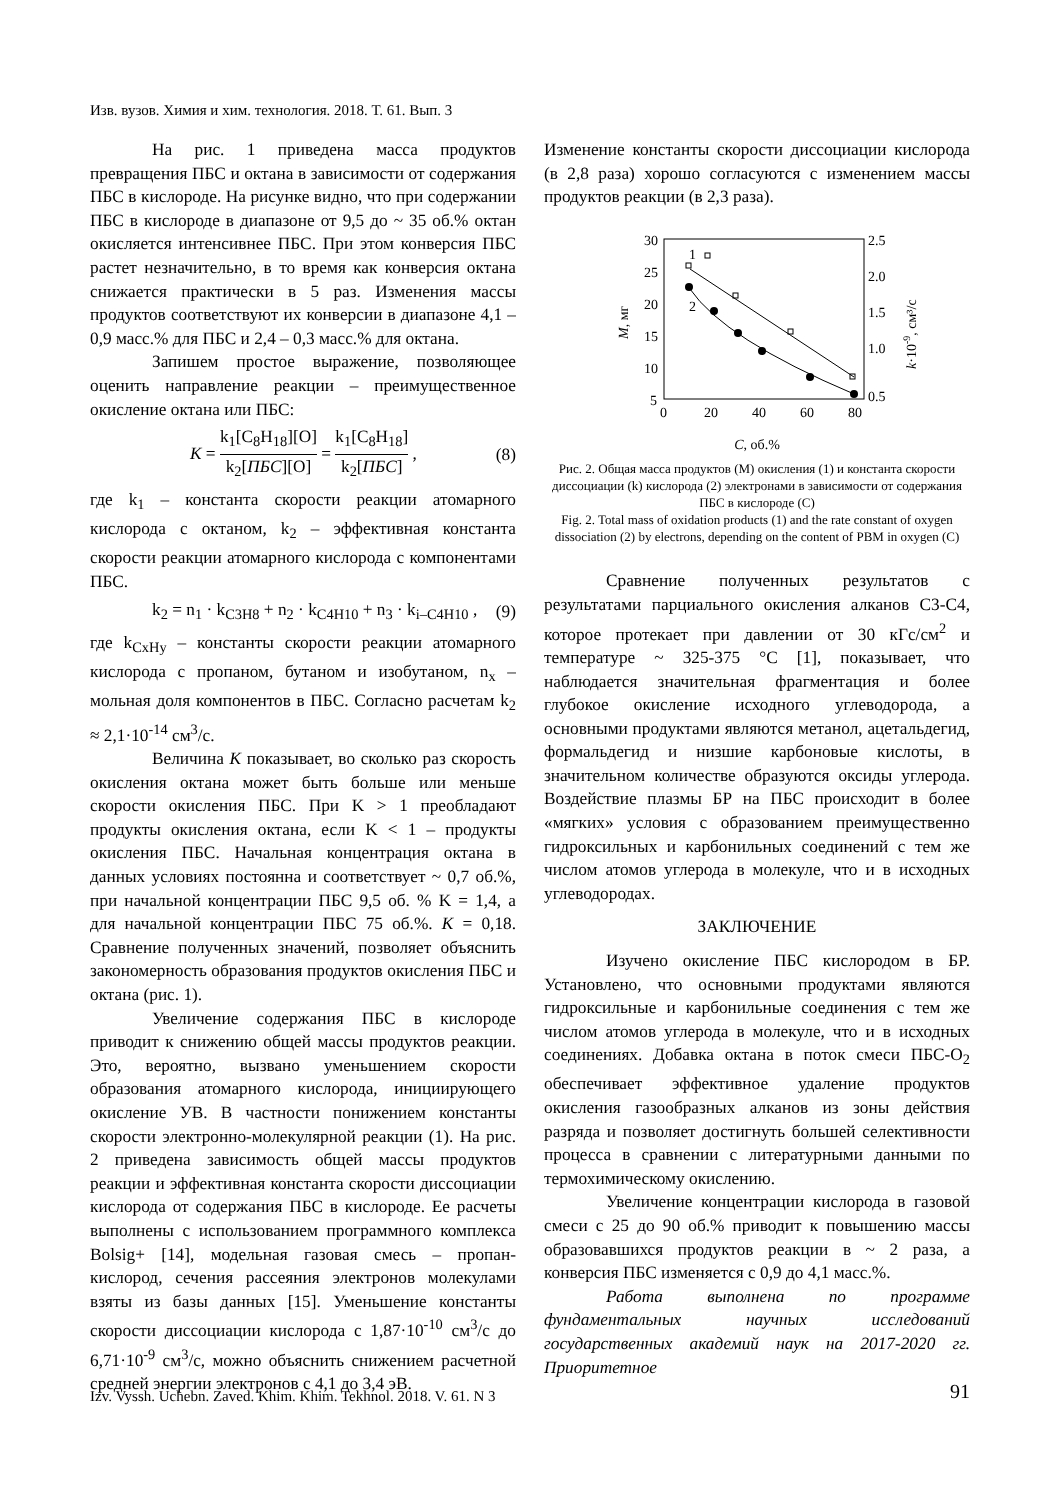Изв. вузов. Химия и хим. технология. 2018. Т. 61. Вып. 3
На рис. 1 приведена масса продуктов превращения ПБС и октана в зависимости от содержания ПБС в кислороде. На рисунке видно, что при содержании ПБС в кислороде в диапазоне от 9,5 до ~ 35 об.% октан окисляется интенсивнее ПБС. При этом конверсия ПБС растет незначительно, в то время как конверсия октана снижается практически в 5 раз. Изменения массы продуктов соответствуют их конверсии в диапазоне 4,1 – 0,9 масс.% для ПБС и 2,4 – 0,3 масс.% для октана.
Запишем простое выражение, позволяющее оценить направление реакции – преимущественное окисление октана или ПБС:
K = k<sub>1</sub>[C<sub>8</sub>H<sub>18</sub>][O] k<sub>2</sub>[ПБС][O] = k<sub>1</sub>[C<sub>8</sub>H<sub>18</sub>] k<sub>2</sub>[ПБС] , (8)
где k<sub>1</sub> – константа скорости реакции атомарного кислорода с октаном, k<sub>2</sub> – эффективная константа скорости реакции атомарного кислорода с компонентами ПБС.
k<sub>2</sub> = n<sub>1</sub> · k<sub>C3H8</sub> + n<sub>2</sub> · k<sub>C4H10</sub> + n<sub>3</sub> · k<sub>i–C4H10</sub> , (9)
где k<sub>CxHy</sub> – константы скорости реакции атомарного кислорода с пропаном, бутаном и изобутаном, n<sub>x</sub> – мольная доля компонентов в ПБС. Согласно расчетам k<sub>2</sub> ≈ 2,1·10<sup>-14</sup> см<sup>3</sup>/с.
Величина K показывает, во сколько раз скорость окисления октана может быть больше или меньше скорости окисления ПБС. При K > 1 преобладают продукты окисления октана, если K < 1 – продукты окисления ПБС. Начальная концентрация октана в данных условиях постоянна и соответствует ~ 0,7 об.%, при начальной концентрации ПБС 9,5 об. % K = 1,4, а для начальной концентрации ПБС 75 об.%. K = 0,18. Сравнение полученных значений, позволяет объяснить закономерность образования продуктов окисления ПБС и октана (рис. 1).
Увеличение содержания ПБС в кислороде приводит к снижению общей массы продуктов реакции. Это, вероятно, вызвано уменьшением скорости образования атомарного кислорода, инициирующего окисление УВ. В частности понижением константы скорости электронно-молекулярной реакции (1). На рис. 2 приведена зависимость общей массы продуктов реакции и эффективная константа скорости диссоциации кислорода от содержания ПБС в кислороде. Ее расчеты выполнены с использованием программного комплекса Bolsig+ [14], модельная газовая смесь – пропан-кислород, сечения рассеяния электронов молекулами взяты из базы данных [15]. Уменьшение константы скорости диссоциации кислорода с 1,87·10<sup>-10</sup> см<sup>3</sup>/с до 6,71·10<sup>-9</sup> см<sup>3</sup>/с, можно объяснить снижением расчетной средней энергии электронов с 4,1 до 3,4 эВ.
Изменение константы скорости диссоциации кислорода (в 2,8 раза) хорошо согласуются с изменением массы продуктов реакции (в 2,3 раза).
30
25
20
15
10
5
2.5
2.0
1.5
1.0
0.5
0
20
40
60
80
M, мг
k·10-9, см³/с
1
2
C, об.%
Рис. 2. Общая масса продуктов (M) окисления (1) и константа скорости диссоциации (k) кислорода (2) электронами в зависимости от содержания ПБС в кислороде (С)
Fig. 2. Total mass of oxidation products (1) and the rate constant of oxygen dissociation (2) by electrons, depending on the content of PBM in oxygen (C)
Сравнение полученных результатов с результатами парциального окисления алканов С3-С4, которое протекает при давлении от 30 кГс/см<sup>2</sup> и температуре ~ 325-375 °C [1], показывает, что наблюдается значительная фрагментация и более глубокое окисление исходного углеводорода, а основными продуктами являются метанол, ацетальдегид, формальдегид и низшие карбоновые кислоты, в значительном количестве образуются оксиды углерода. Воздействие плазмы БР на ПБС происходит в более «мягких» условия с образованием преимущественно гидроксильных и карбонильных соединений с тем же числом атомов углерода в молекуле, что и в исходных углеводородах.
ЗАКЛЮЧЕНИЕ
Изучено окисление ПБС кислородом в БР. Установлено, что основными продуктами являются гидроксильные и карбонильные соединения с тем же числом атомов углерода в молекуле, что и в исходных соединениях. Добавка октана в поток смеси ПБС-O<sub>2</sub> обеспечивает эффективное удаление продуктов окисления газообразных алканов из зоны действия разряда и позволяет достигнуть большей селективности процесса в сравнении с литературными данными по термохимическому окислению.
Увеличение концентрации кислорода в газовой смеси с 25 до 90 об.% приводит к повышению массы образовавшихся продуктов реакции в ~ 2 раза, а конверсия ПБС изменяется с 0,9 до 4,1 масс.%.
Работа выполнена по программе фундаментальных научных исследований государственных академий наук на 2017-2020 гг. Приоритетное
Izv. Vyssh. Uchebn. Zaved. Khim. Khim. Tekhnol. 2018. V. 61. N 3
91